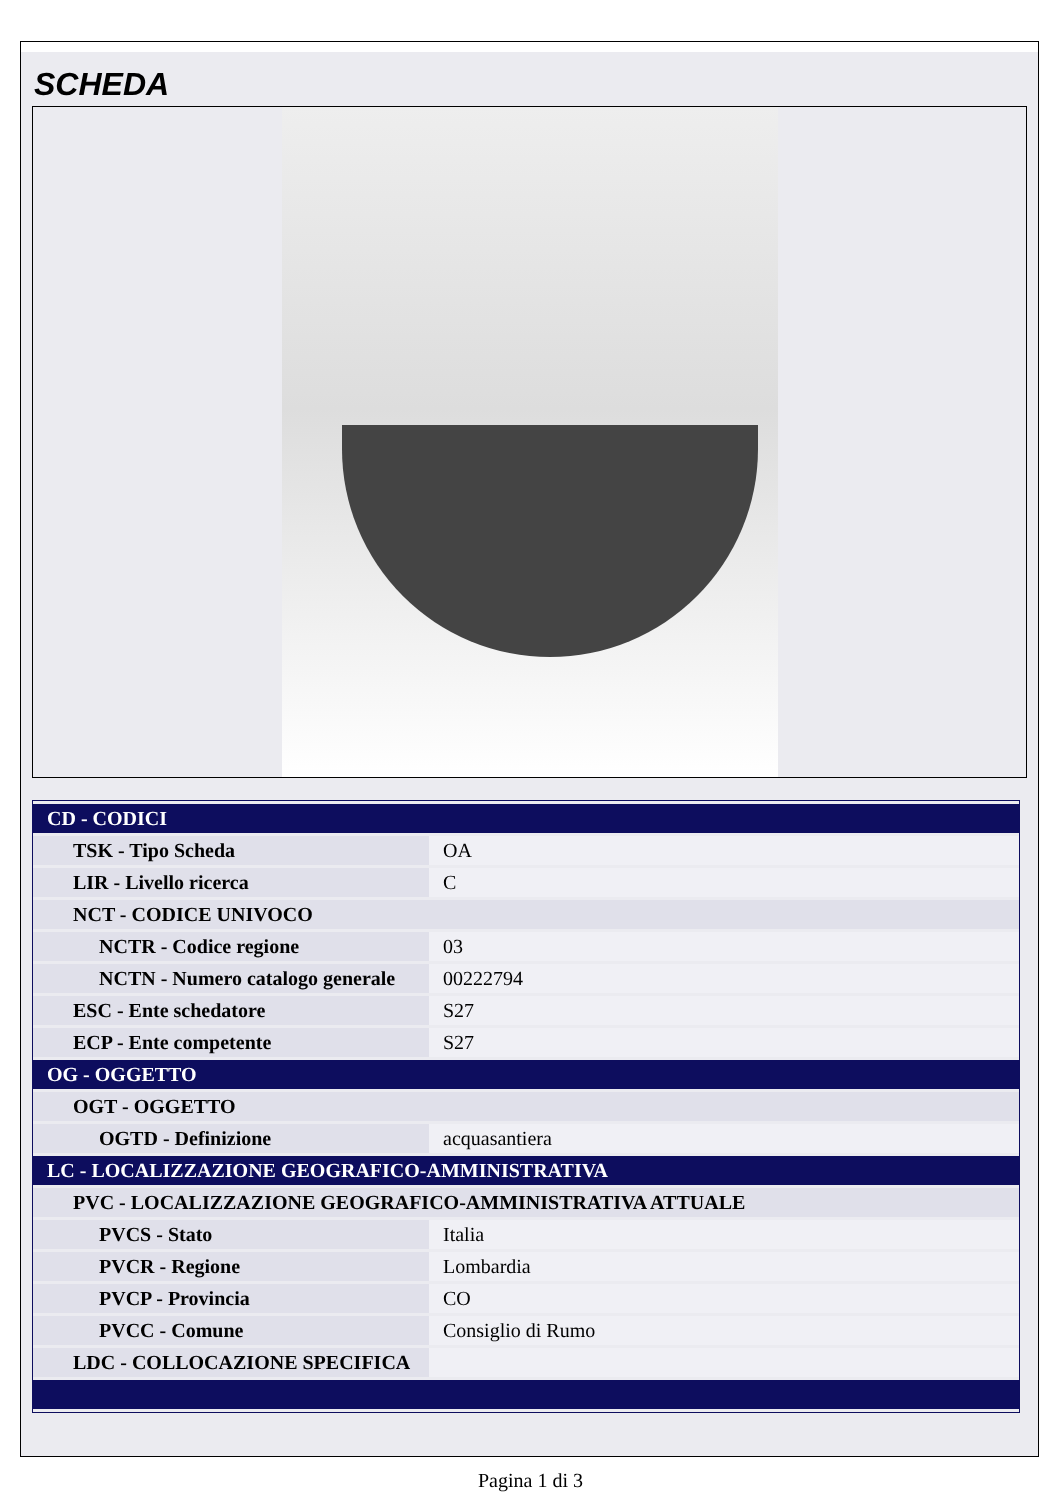SCHEDA
| CD - CODICI | |
| TSK - Tipo Scheda | OA |
| LIR - Livello ricerca | C |
| NCT - CODICE UNIVOCO | |
| NCTR - Codice regione | 03 |
| NCTN - Numero catalogo generale | 00222794 |
| ESC - Ente schedatore | S27 |
| ECP - Ente competente | S27 |
| OG - OGGETTO | |
| OGT - OGGETTO | |
| OGTD - Definizione | acquasantiera |
| LC - LOCALIZZAZIONE GEOGRAFICO-AMMINISTRATIVA | |
| PVC - LOCALIZZAZIONE GEOGRAFICO-AMMINISTRATIVA ATTUALE | |
| PVCS - Stato | Italia |
| PVCR - Regione | Lombardia |
| PVCP - Provincia | CO |
| PVCC - Comune | Consiglio di Rumo |
| LDC - COLLOCAZIONE SPECIFICA | |
Pagina 1 di 3